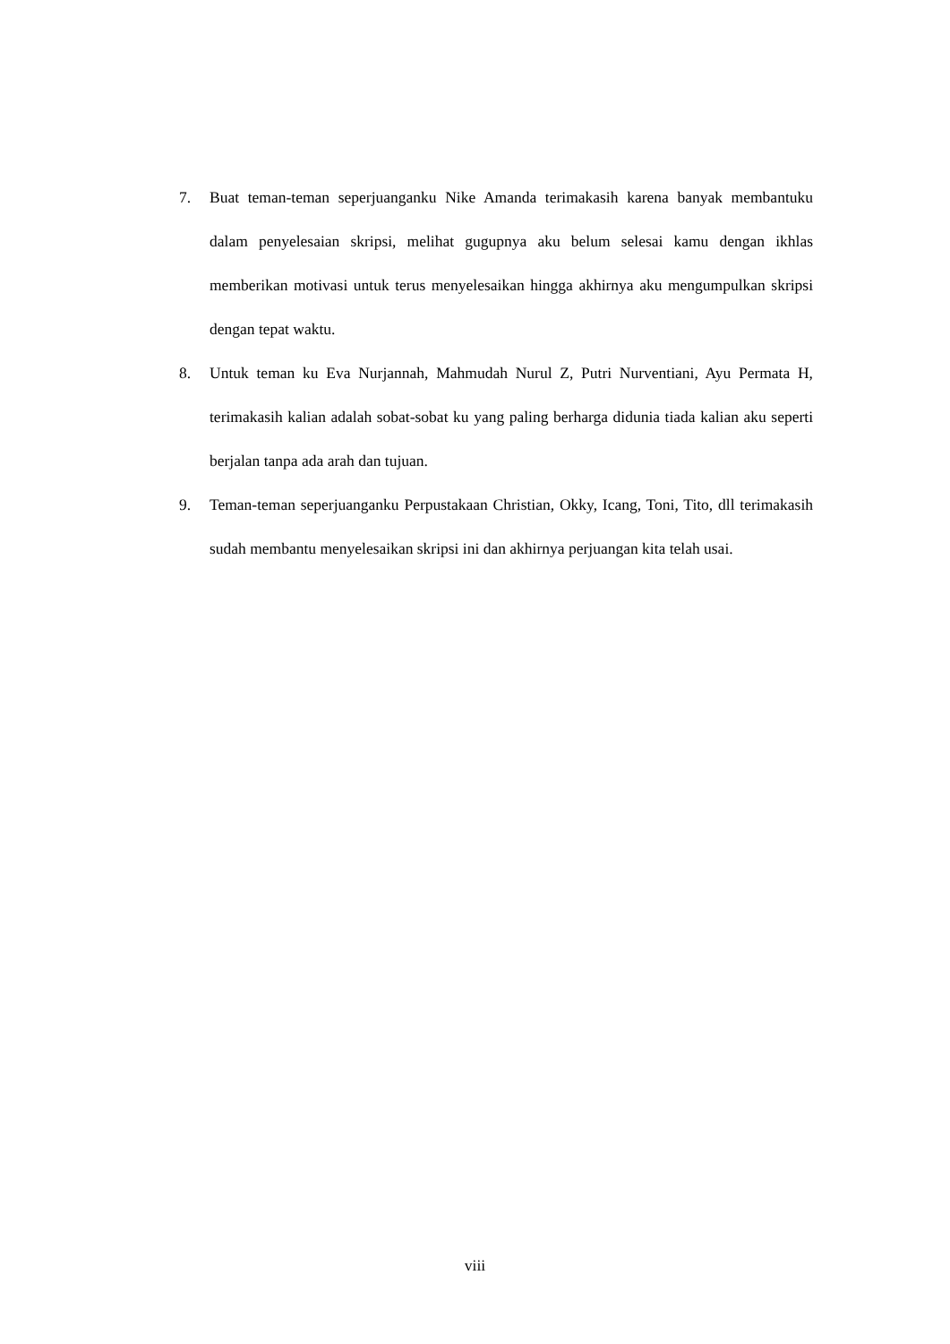7. Buat teman-teman seperjuanganku Nike Amanda terimakasih karena banyak membantuku dalam penyelesaian skripsi, melihat gugupnya aku belum selesai kamu dengan ikhlas memberikan motivasi untuk terus menyelesaikan hingga akhirnya aku mengumpulkan skripsi dengan tepat waktu.
8. Untuk teman ku Eva Nurjannah, Mahmudah Nurul Z, Putri Nurventiani, Ayu Permata H, terimakasih kalian adalah sobat-sobat ku yang paling berharga didunia tiada kalian aku seperti berjalan tanpa ada arah dan tujuan.
9. Teman-teman seperjuanganku Perpustakaan Christian, Okky, Icang, Toni, Tito, dll terimakasih sudah membantu menyelesaikan skripsi ini dan akhirnya perjuangan kita telah usai.
viii